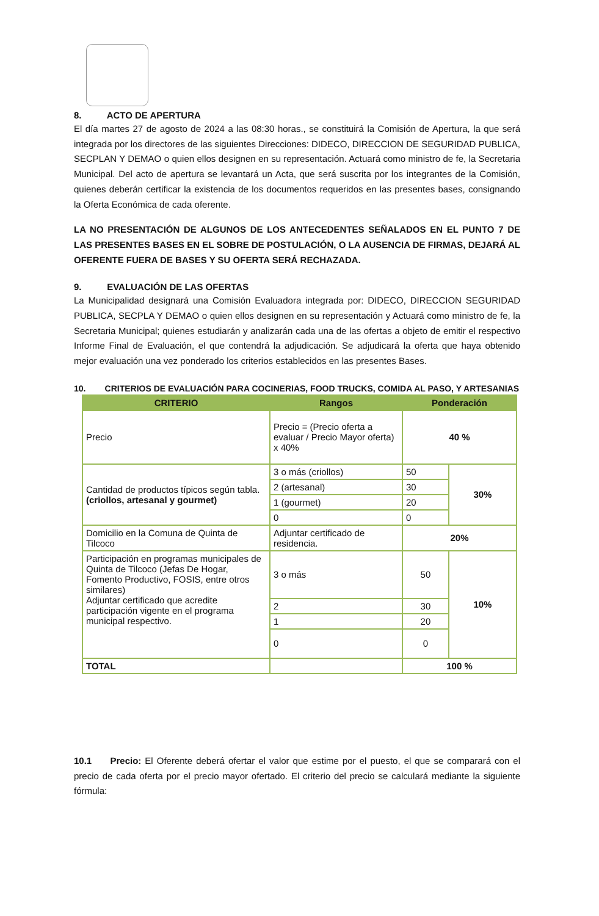8. ACTO DE APERTURA
El día martes 27 de agosto de 2024 a las 08:30 horas., se constituirá la Comisión de Apertura, la que será integrada por los directores de las siguientes Direcciones: DIDECO, DIRECCION DE SEGURIDAD PUBLICA, SECPLAN Y DEMAO o quien ellos designen en su representación. Actuará como ministro de fe, la Secretaria Municipal. Del acto de apertura se levantará un Acta, que será suscrita por los integrantes de la Comisión, quienes deberán certificar la existencia de los documentos requeridos en las presentes bases, consignando la Oferta Económica de cada oferente.
LA NO PRESENTACIÓN DE ALGUNOS DE LOS ANTECEDENTES SEÑALADOS EN EL PUNTO 7 DE LAS PRESENTES BASES EN EL SOBRE DE POSTULACIÓN, O LA AUSENCIA DE FIRMAS, DEJARÁ AL OFERENTE FUERA DE BASES Y SU OFERTA SERÁ RECHAZADA.
9. EVALUACIÓN DE LAS OFERTAS
La Municipalidad designará una Comisión Evaluadora integrada por: DIDECO, DIRECCION SEGURIDAD PUBLICA, SECPLA Y DEMAO o quien ellos designen en su representación y Actuará como ministro de fe, la Secretaria Municipal; quienes estudiarán y analizarán cada una de las ofertas a objeto de emitir el respectivo Informe Final de Evaluación, el que contendrá la adjudicación. Se adjudicará la oferta que haya obtenido mejor evaluación una vez ponderado los criterios establecidos en las presentes Bases.
10. CRITERIOS DE EVALUACIÓN PARA COCINERIAS, FOOD TRUCKS, COMIDA AL PASO, Y ARTESANIAS
| CRITERIO | Rangos | Ponderación | |
| --- | --- | --- | --- |
| Precio | Precio = (Precio oferta a evaluar / Precio Mayor oferta) x 40% | 40 % | |
| Cantidad de productos típicos según tabla. (criollos, artesanal y gourmet) | 3 o más (criollos) | 50 | 30% |
| | 2 (artesanal) | 30 | |
| | 1 (gourmet) | 20 | |
| | 0 | 0 | |
| Domicilio en la Comuna de Quinta de Tilcoco | Adjuntar certificado de residencia. | 20% | |
| Participación en programas municipales de Quinta de Tilcoco (Jefas De Hogar, Fomento Productivo, FOSIS, entre otros similares) Adjuntar certificado que acredite participación vigente en el programa municipal respectivo. | 3 o más | 50 | 10% |
| | 2 | 30 | |
| | 1 | 20 | |
| | 0 | 0 | |
| TOTAL | | 100 % | |
10.1 Precio: El Oferente deberá ofertar el valor que estime por el puesto, el que se comparará con el precio de cada oferta por el precio mayor ofertado. El criterio del precio se calculará mediante la siguiente fórmula: